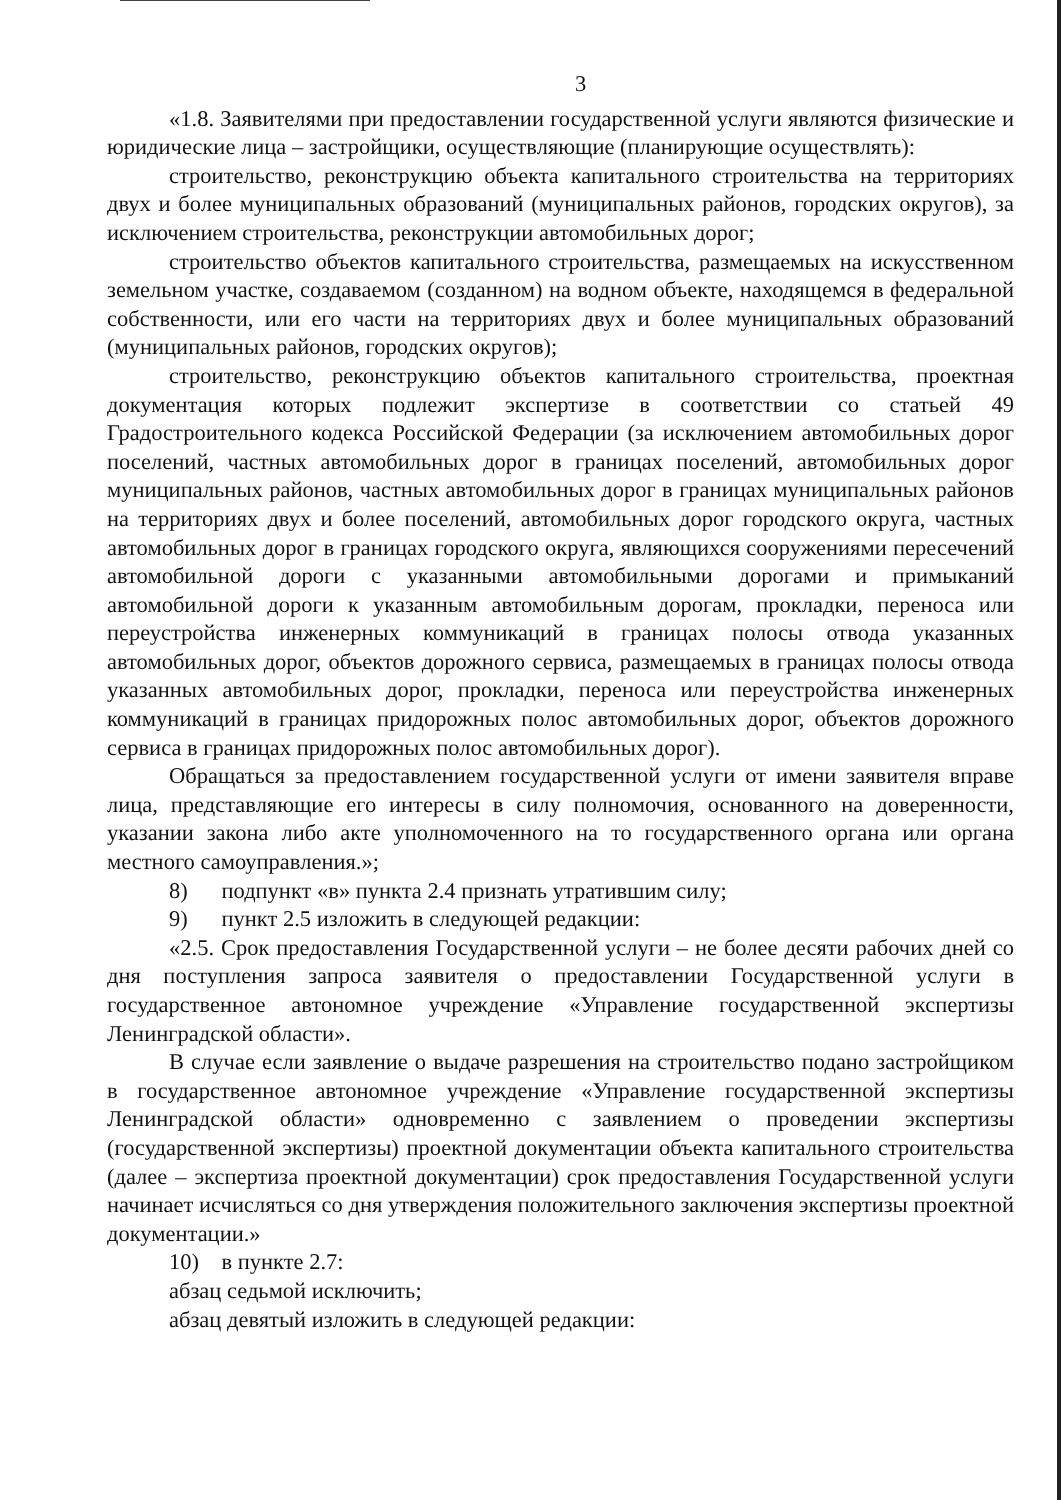3
«1.8. Заявителями при предоставлении государственной услуги являются физические и юридические лица – застройщики, осуществляющие (планирующие осуществлять):
строительство, реконструкцию объекта капитального строительства на территориях двух и более муниципальных образований (муниципальных районов, городских округов), за исключением строительства, реконструкции автомобильных дорог;
строительство объектов капитального строительства, размещаемых на искусственном земельном участке, создаваемом (созданном) на водном объекте, находящемся в федеральной собственности, или его части на территориях двух и более муниципальных образований (муниципальных районов, городских округов);
строительство, реконструкцию объектов капитального строительства, проектная документация которых подлежит экспертизе в соответствии со статьей 49 Градостроительного кодекса Российской Федерации (за исключением автомобильных дорог поселений, частных автомобильных дорог в границах поселений, автомобильных дорог муниципальных районов, частных автомобильных дорог в границах муниципальных районов на территориях двух и более поселений, автомобильных дорог городского округа, частных автомобильных дорог в границах городского округа, являющихся сооружениями пересечений автомобильной дороги с указанными автомобильными дорогами и примыканий автомобильной дороги к указанным автомобильным дорогам, прокладки, переноса или переустройства инженерных коммуникаций в границах полосы отвода указанных автомобильных дорог, объектов дорожного сервиса, размещаемых в границах полосы отвода указанных автомобильных дорог, прокладки, переноса или переустройства инженерных коммуникаций в границах придорожных полос автомобильных дорог, объектов дорожного сервиса в границах придорожных полос автомобильных дорог).
Обращаться за предоставлением государственной услуги от имени заявителя вправе лица, представляющие его интересы в силу полномочия, основанного на доверенности, указании закона либо акте уполномоченного на то государственного органа или органа местного самоуправления.»;
8) подпункт «в» пункта 2.4 признать утратившим силу;
9) пункт 2.5 изложить в следующей редакции:
«2.5. Срок предоставления Государственной услуги – не более десяти рабочих дней со дня поступления запроса заявителя о предоставлении Государственной услуги в государственное автономное учреждение «Управление государственной экспертизы Ленинградской области».
В случае если заявление о выдаче разрешения на строительство подано застройщиком в государственное автономное учреждение «Управление государственной экспертизы Ленинградской области» одновременно с заявлением о проведении экспертизы (государственной экспертизы) проектной документации объекта капитального строительства (далее – экспертиза проектной документации) срок предоставления Государственной услуги начинает исчисляться со дня утверждения положительного заключения экспертизы проектной документации.»
10) в пункте 2.7:
абзац седьмой исключить;
абзац девятый изложить в следующей редакции: